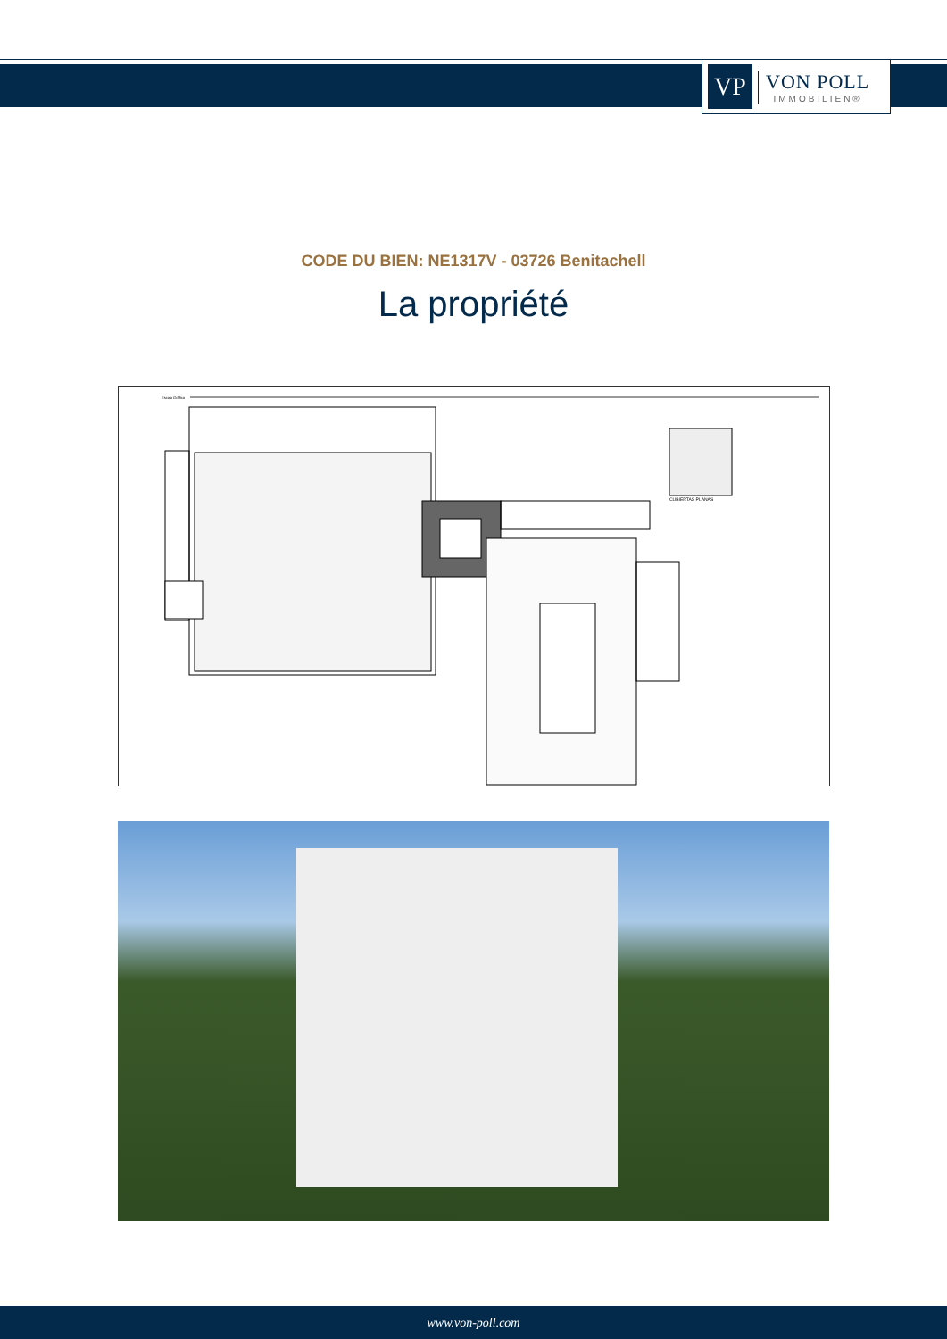VP
VON POLL
IMMOBILIEN®
CODE DU BIEN: NE1317V - 03726 Benitachell
La propriété
Escala Gráfica
CUBIERTAS PLANAS
www.von-poll.com